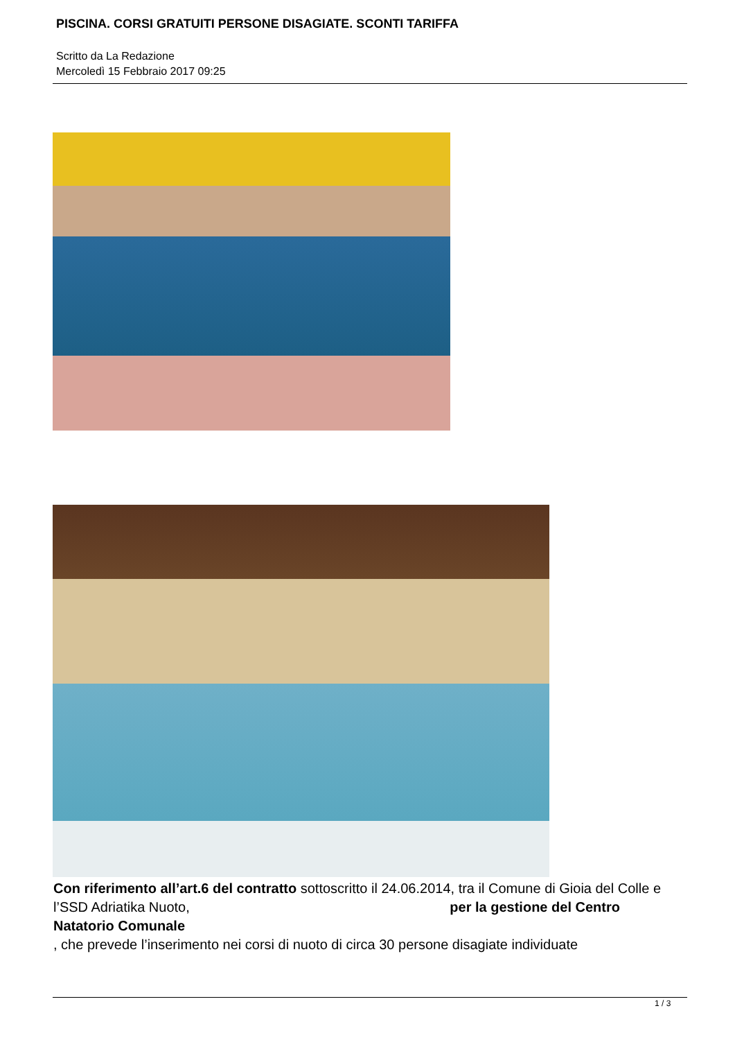PISCINA. CORSI GRATUITI PERSONE DISAGIATE. SCONTI TARIFFA
Scritto da La Redazione
Mercoledì 15 Febbraio 2017 09:25
Con riferimento all’art.6 del contratto sottoscritto il 24.06.2014, tra il Comune di Gioia del Colle e l’SSD Adriatika Nuoto, per la gestione del Centro Natatorio Comunale
, che prevede l’inserimento nei corsi di nuoto di circa 30 persone disagiate individuate
1 / 3